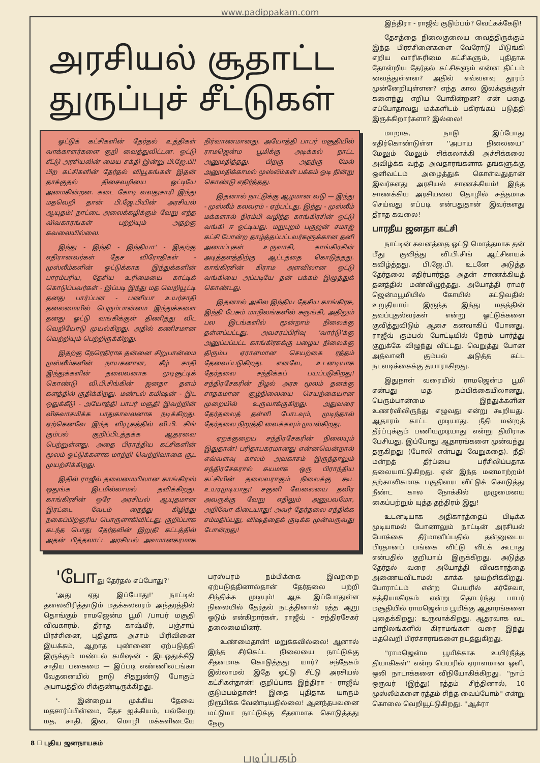www.padippakam.com
அரசியல் சூதாட்ட
துருப்புச் சீட்டுகள்
ஓட்டுக் கட்சிகளின் தேர்தல் உத்திகள் வாக்காளர்களை குறி வைத்துவிட்டன. ஓட்டு சீட்டு அரசியலின் மைய சக்தி இன்று பி.ஜே.பி! பிற கட்சிகளின் தேர்தல் வியூகங்கள் இதன் தாக்குதல் திசைவழியை ஒட்டியே அமைகின்றன. கடை கோடி வலதுசாரி இந்து மதவெறி தான் பி.ஜே.பியின் அரசியல் ஆயுதம்! நாட்டை அலைக்கழிக்கும் வேறு எந்த விவகாரங்கள் பற்றியும் அதற்கு கவலையில்லை.
இந்து - இந்தி - இந்தியா' - இதற்கு எதிரானவர்கள் தேச விரோதிகள் - முஸ்லீம்களின் ஓட்டுக்காக இந்துக்களின் பாரம்பரிய, தேசிய உரிமையை காட்டிக் கொடுப்பவர்கள் - இப்படி இந்து மத வெறியூட்டி தனது பார்ப்பன - பணியா உயர்சாதி தலைமையில் பெரும்பான்மை இந்துக்களை தனது ஓட்டு வங்கிக்குள் திணித்து விட வெறியோடு முயல்கிறது. அதில் கணிசமான வெற்றியும் பெற்றிருக்கிறது.
இதற்கு நேரெதிராக தன்னை சிறுபான்மை முஸ்லீம்களின் நாயகனான, கீழ் சாதி இந்துக்களின் தலைவனாக முடிசூட்டிக் கொண்டு வி.பி.சிங்கின் ஜனதா தளம் களத்தில் குதிக்கிறது. மண்டல் கமிஷன் - இட ஒதுக்கீடு - அயோத்தி பாபர் மசூதி இவற்றின் விசுவாசமிக்க பாதுகாவலனாக நடிக்கிறது. ஏற்கெனவே இந்த வியூகத்தில் வி.பி. சிங் கும்பல் குறிப்பிடத்தக்க ஆதரவை பெற்றுள்ளது. அதை பிராந்திய கட்சிகளின் மூலம் ஓட்டுக்களாக மாற்றி வெற்றிவாகை சூட முயற்சிக்கிறது.
இதில் ராஜீவ் தலைமையிலான காங்கிரஸ் ஒதுங்க இடமில்லாமல் தவிக்கிறது. காங்கிரசின் ஒரே அரசியல் ஆயுதமான இரட்டை வேடம் நைந்து கிழிந்து நகைப்பிற்குரிய பொருளாகிவிட்டது. குறிப்பாக கடந்த பொது தேர்தலின் இறுதி கட்டத்தில் அதன் பித்தலாட்ட அரசியல் அவமானகரமாக நிர்வாணமானது. அயோத்தி பாபர் மசூதியில் ராமஜென்ம பூமிக்கு அடிக்கல் நாட்ட அனுமதித்தது. பிறகு அதற்கு மேல் அனுமதிக்காமல் முஸ்லீம்கள் பக்கம் ஓடி நின்று கொண்டு எதிர்த்தது.
இதனால் நாட்டுக்கு ஆழமான வடு — இந்து - முஸ்லீம் கலவரம் - ஏற்பட்டது. இந்து - முஸ்லீம் மக்களால் நிரம்பி வழிந்த காங்கிரசின் ஓட்டு வங்கி ஈ ஓட்டியது. மறுபுறம் பகுஜன் சமாஜ் கட்சி போன்ற தாழ்த்தப்பட்டவர்களுக்கான தனி அமைப்புகள் உருவாகி, காங்கிரசின் அடித்தளத்திற்கு ஆட்டத்தை கொடுத்தது. காங்கிரசின் கிராம அளவிலான ஓட்டு வங்கியை அப்படியே தன் பக்கம் இழுத்துக் கொண்டது.
இதனால் அகில இந்திய தேசிய காங்கிரசு, இந்தி பேசும் மாநிலங்களில் சுருங்கி, அதிலும் பல இடங்களில் மூன்றாம் நிலைக்கு தள்ளப்பட்டது. அவசரப்பிரிவு 'வார்டு'க்கு அனுப்பப்பட்ட காங்கிரசுக்கு பழைய நிலைக்கு திரும்ப ஏராளமான செயற்கை ரத்தம் தேவைப்படுகிறது. எனவே, உடனடியாக தேர்தலை சந்திக்கப் பயப்படுகிறது! சந்திரசேகரின் நிழல் அரசு மூலம் தனக்கு சாதகமான சூழ்நிலையை செயற்கையான முறையில் உருவாக்குகிறது. அதுவரை தேர்தலைத் தள்ளி போடவும், முடிந்தால் தேர்தலை நிறுத்தி வைக்கவும் முயல்கிறது.
ஏறக்குறைய சந்திரசேகரின் நிலையும் இதுதான்! பரிதாபகரமானது என்னவென்றால் எவ்வளவு காலம் அவகாசம் இருந்தாலும் சந்திரசேகரால் சுயமாக ஒரு பிராந்திய கட்சியின் தலைவராகும் நிலைக்கு கூட உயரமுடியாது! சகுனி வேலையை தவிர அவருக்கு வேறு எதிலும் அனுபவமோ, அறிவோ கிடையாது! அவர் தேர்தலை சந்திக்க சம்மதிப்பது, விஷத்தைக் குடிக்க முன்வருவது போன்றது!
'போது தேர்தல் எப்போது?'
'அது ஏது இப்போது!' நாட்டில் தலைவிரித்தாடும் மதக்கலவரம் அந்தரத்தில் தொங்கும் ராமஜென்ம பூமி /பாபர் மசூதி விவகாரம், தீராத காஷ்மீர், பஞ்சாப் பிரச்சினை, புதிதாக அசாம் பிரிவினை இயக்கம், ஆறாத புண்ணை ஏற்படுத்தி இருக்கும் மண்டல் கமிஷன் - இடஒதுக்கீடு சாதிய பகைமை — இப்படி எண்ணிலடங்கா வேதனையில் நாடு சிதறுண்டு போகும் அபாயத்தில் சிக்குண்டிருக்கிறது.
'- இன்றைய முக்கிய தேவை மதசார்ப்பின்மை, தேச ஐக்கியம், பல்வேறு மத, சாதி, இன, மொழி மக்களிடையே பரஸ்பரம் நம்பிக்கை இவற்றை ஏற்படுத்தினால்தான் தேர்தலை பற்றி சிந்திக்க முடியும்! ஆக இப்போதுள்ள நிலையில் தேர்தல் நடத்தினால் ரத்த ஆறு ஓடும் என்கிறார்கள், ராஜீவ் - சந்திரசேகர் தலைமையினர்.
உண்மைதான்! மறுக்கவில்லை! ஆனால் இந்த சீர்கெட்ட நிலையை நாட்டுக்கு சீதனமாக கொடுத்தது யார்? சந்தேகம் இல்லாமல் இதே ஓட்டு சீட்டு அரசியல் கட்சிகள்தான்! குறிப்பாக இந்திரா - ராஜீவ் குடும்பம்தான்! இதை புதிதாக யாரும் நிரூபிக்க வேண்டியதில்லை! ஆனந்தபவனை மட்டுமா நாட்டுக்கு சீதனமாக கொடுத்தது நேரு
இந்திரா - ராஜீவ் குடும்பம்? வெட்கக்கேடு!
தேசத்தை நிலைகுலைய வைத்திருக்கும் இந்த பிரச்சினைகளை வேரோடு பிடுங்கி எறிய வாரிசுரிமை கட்சிகளும், புதிதாக தோன்றிய தேர்தல் கட்சிகளும் என்ன திட்டம் வைத்துள்ளன? அதில் எவ்வளவு தூரம் முன்னேறியுள்ளன? எந்த கால இலக்குக்குள் களைந்து எறிய போகின்றன? என் பதை எப்போதாவது மக்களிடம் பகிரங்கப் படுத்தி இருக்கிறார்களா? இல்லை!
மாறாக, நாடு இப்போது எதிர்கொண்டுள்ள ''அபாய நிலையை'' மேலும் மேலும் சிக்கலாக்கி அச்சிக்கலை அவிழ்க்க வந்த அவதாரங்களாக தங்களுக்கு ஒளிவட்டம் அழைத்துக் கொள்வதுதான் இவர்களது அரசியல் சாணக்கியம்! இந்த சாணக்கிய அரசியலை தொழில் சுத்தமாக செய்வது எப்படி என்பதுதான் இவர்களது தீராத கவலை!
பாரதீய ஜனதா கட்சி
நாட்டின் கவனத்தை ஒட்டு மொத்தமாக தன் மீது குவித்து வி.பி.சிங் ஆட்சியைக் கவிழ்த்தது, பி.ஜே.பி. உடனே அடுத்த தேர்தலை எதிர்பார்த்த அதன் சாணக்கியத் தனத்தில் மண்விழுந்தது. அயோத்தி ராமர் ஜென்மபூமியில் கோயில் கட்டுவதில் உறுதியாய் இருந்த இந்து மதத்தின் தவப்புதல்வர்கள் என்று ஓட்டுக்களை குவித்துவிடும் ஆசை கனவாகிப் போனது. ராஜீவ் கும்பல் போட்டியில் நேரம் பார்த்து குறுக்கே விழுந்து விட்டது. வெறுத்து போன அத்வானி கும்பல் அடுத்த கட்ட நடவடிக்கைக்கு தயாராகிறது.
இதுநாள் வரையில் ராமஜென்ம பூமி என்பது மத நம்பிக்கையிலானது, பெரும்பான்மை இந்துக்களின் உணர்விலிருந்து எழுவது என்று கூறியது. ஆதாரம் காட்ட முடியாது. நீதி மன்றத் தீர்ப்புக்கும் பணியமுடியாது என்று திமிராக பேசியது. இப்போது ஆதாரங்களை முன்வந்து தருகிறது (போலி என்பது வேறுகதை). நீதி மன்றத் தீர்ப்பை பரீசிலிப்பதாக தலையாட்டுகிறது. ஏன் இந்த மனமாற்றம்! தற்காலிகமாக பகுதியை விட்டுக் கொடுத்து நீண்ட கால நோக்கில் முழுமையை கைப்பற்றும் யுத்த தந்திரம் இது!
உடனடியாக அதிகாரத்தைப் பிடிக்க முடியாமல் போனாலும் நாட்டின் அரசியல் போக்கை தீர்மானிப்பதில் தன்னுடைய பிரதானப் பங்கை விட்டு விடக் கூடாது என்பதில் குறியாய் இருக்கிறது. அடுத்த தேர்தல் வரை அயோத்தி விவகாரத்தை அணையவிடாமல் காக்க முயற்சிக்கிறது. போராட்டம் என்ற பெயரில் கர்சேவா, சத்தியாகிரகம் என்று தொடர்ந்து பாபர் மசூதியில் ராமஜென்ம பூமிக்கு ஆதாரங்களை புதைக்கிறது; உருவாக்கிறது. ஆதரவாக வட மாநிலங்களில் கிராமங்கள் வரை இந்து மதவெறி பிரச்சாரங்களை நடத்துகிறது.
''ராமஜென்ம பூமிக்காக உயிர்நீத்த தியாகிகள்'' என்ற பெயரில் ஏராளமான ஒளி, ஒலி நாடாக்களை விநியோகிக்கிறது. ''நாம் ஒருவர் (இந்து) ரத்தம் சிந்தினால், 10 முஸ்லீம்களை ரத்தம் சிந்த வைப்போம்'' என்று கொலை வெறியூட்டுகிறது. ''ஆக்ரா
8 ☐ புதிய ஜனநாயகம்
படிப்பகம்